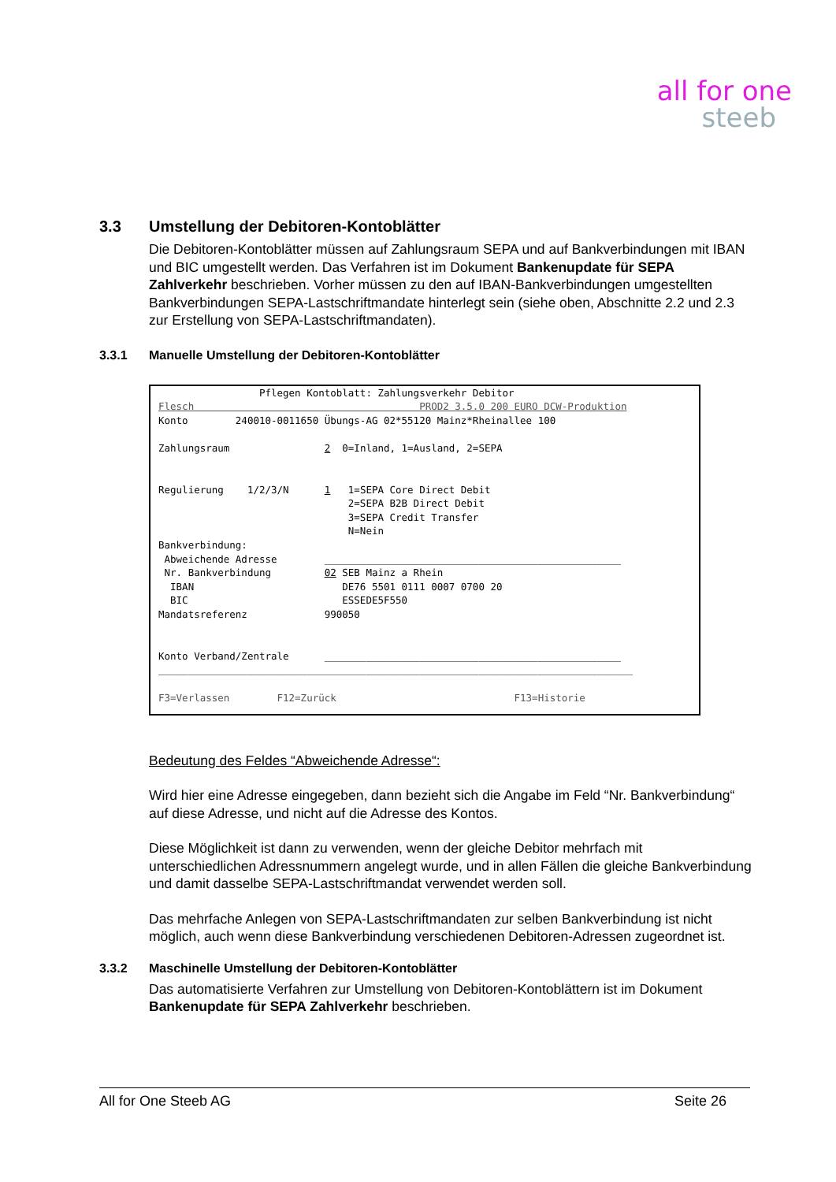all for one
steeb
3.3 Umstellung der Debitoren-Kontoblätter
Die Debitoren-Kontoblätter müssen auf Zahlungsraum SEPA und auf Bankverbindungen mit IBAN und BIC umgestellt werden. Das Verfahren ist im Dokument Bankenupdate für SEPA Zahlverkehr beschrieben. Vorher müssen zu den auf IBAN-Bankverbindungen umgestellten Bankverbindungen SEPA-Lastschriftmandate hinterlegt sein (siehe oben, Abschnitte 2.2 und 2.3 zur Erstellung von SEPA-Lastschriftmandaten).
3.3.1 Manuelle Umstellung der Debitoren-Kontoblätter
                 Pflegen Kontoblatt: Zahlungsverkehr Debitor
Flesch                                      PROD2 3.5.0 200 EURO DCW-Produktion
Konto        240010-0011650 Übungs-AG 02*55120 Mainz*Rheinallee 100

Zahlungsraum                2  0=Inland, 1=Ausland, 2=SEPA


Regulierung    1/2/3/N      1   1=SEPA Core Direct Debit
                                2=SEPA B2B Direct Debit
                                3=SEPA Credit Transfer
                                N=Nein
Bankverbindung:
 Abweichende Adresse        __________________________________________________
 Nr. Bankverbindung         02 SEB Mainz a Rhein
  IBAN                         DE76 5501 0111 0007 0700 20
  BIC                          ESSEDE5F550
Mandatsreferenz             990050


Konto Verband/Zentrale      __________________________________________________
________________________________________________________________________________

F3=Verlassen        F12=Zurück                              F13=Historie
Bedeutung des Feldes “Abweichende Adresse“:
Wird hier eine Adresse eingegeben, dann bezieht sich die Angabe im Feld “Nr. Bankverbindung“ auf diese Adresse, und nicht auf die Adresse des Kontos.
Diese Möglichkeit ist dann zu verwenden, wenn der gleiche Debitor mehrfach mit unterschiedlichen Adressnummern angelegt wurde, und in allen Fällen die gleiche Bankverbindung und damit dasselbe SEPA-Lastschriftmandat verwendet werden soll.
Das mehrfache Anlegen von SEPA-Lastschriftmandaten zur selben Bankverbindung ist nicht möglich, auch wenn diese Bankverbindung verschiedenen Debitoren-Adressen zugeordnet ist.
3.3.2 Maschinelle Umstellung der Debitoren-Kontoblätter
Das automatisierte Verfahren zur Umstellung von Debitoren-Kontoblättern ist im Dokument Bankenupdate für SEPA Zahlverkehr beschrieben.
All for One Steeb AG Seite 26